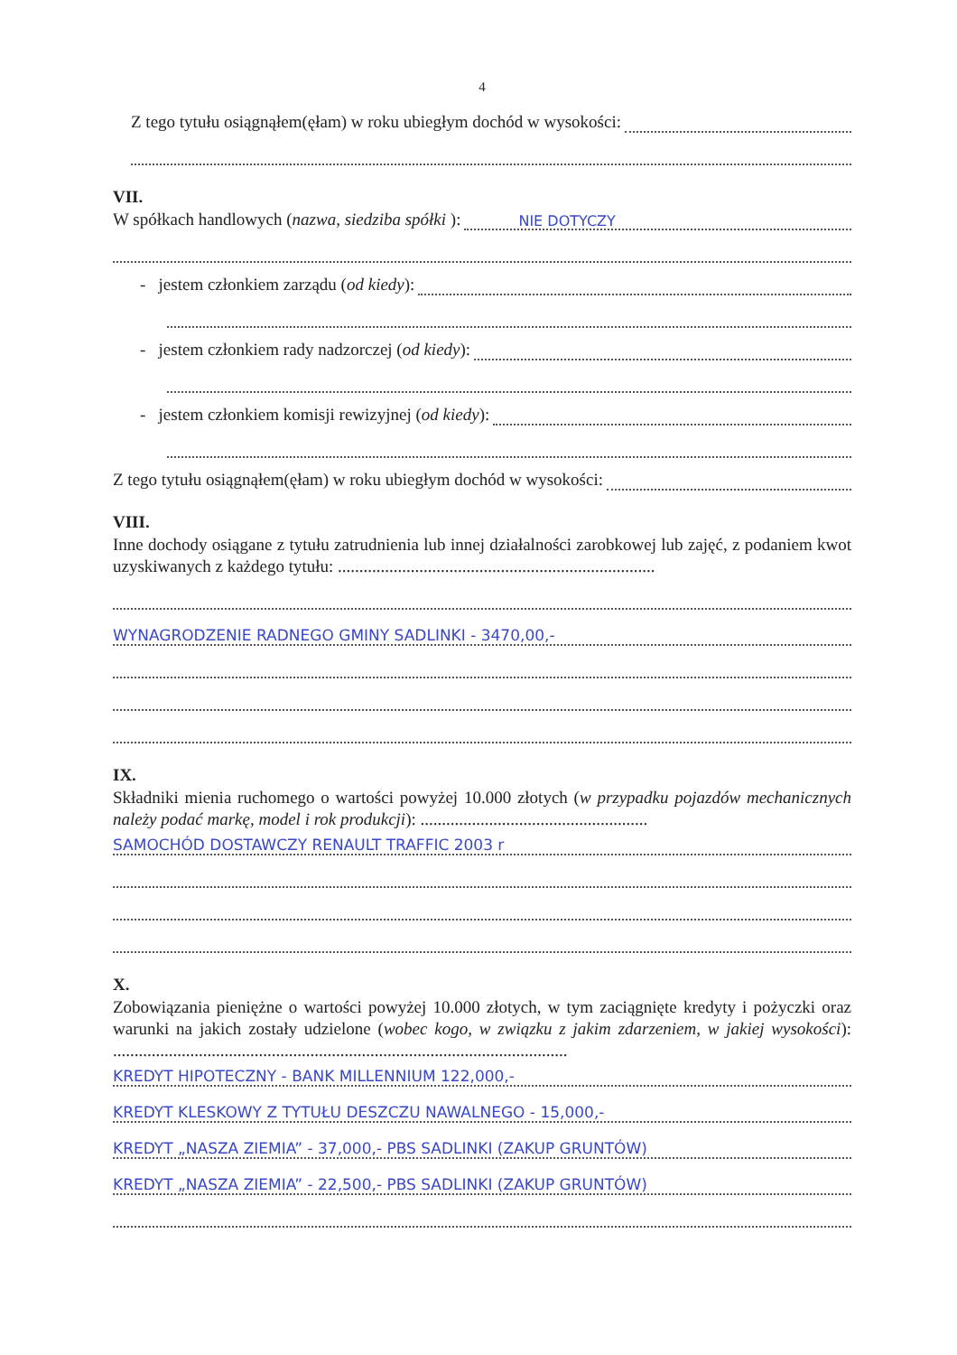4
Z tego tytułu osiągnąłem(ęłam) w roku ubiegłym dochód w wysokości:
VII.
W spółkach handlowych (nazwa, siedziba spółki ):
NIE DOTYCZY
- jestem członkiem zarządu (od kiedy):
- jestem członkiem rady nadzorczej (od kiedy):
- jestem członkiem komisji rewizyjnej (od kiedy):
Z tego tytułu osiągnąłem(ęłam) w roku ubiegłym dochód w wysokości:
VIII.
Inne dochody osiągane z tytułu zatrudnienia lub innej działalności zarobkowej lub zajęć, z podaniem kwot uzyskiwanych z każdego tytułu: ..........................................................................
WYNAGRODZENIE RADNEGO GMINY SADLINKI - 3470,00,-
IX.
Składniki mienia ruchomego o wartości powyżej 10.000 złotych (w przypadku pojazdów mechanicznych należy podać markę, model i rok produkcji): .....................................................
SAMOCHÓD DOSTAWCZY RENAULT TRAFFIC 2003 r
X.
Zobowiązania pieniężne o wartości powyżej 10.000 złotych, w tym zaciągnięte kredyty i pożyczki oraz warunki na jakich zostały udzielone (wobec kogo, w związku z jakim zdarzeniem, w jakiej wysokości): ..........................................................................................................
KREDYT HIPOTECZNY - BANK MILLENNIUM 122,000,-
KREDYT KLESKOWY Z TYTUŁU DESZCZU NAWALNEGO - 15,000,-
KREDYT „NASZA ZIEMIA” - 37,000,- PBS SADLINKI (ZAKUP GRUNTÓW)
KREDYT „NASZA ZIEMIA” - 22,500,- PBS SADLINKI (ZAKUP GRUNTÓW)